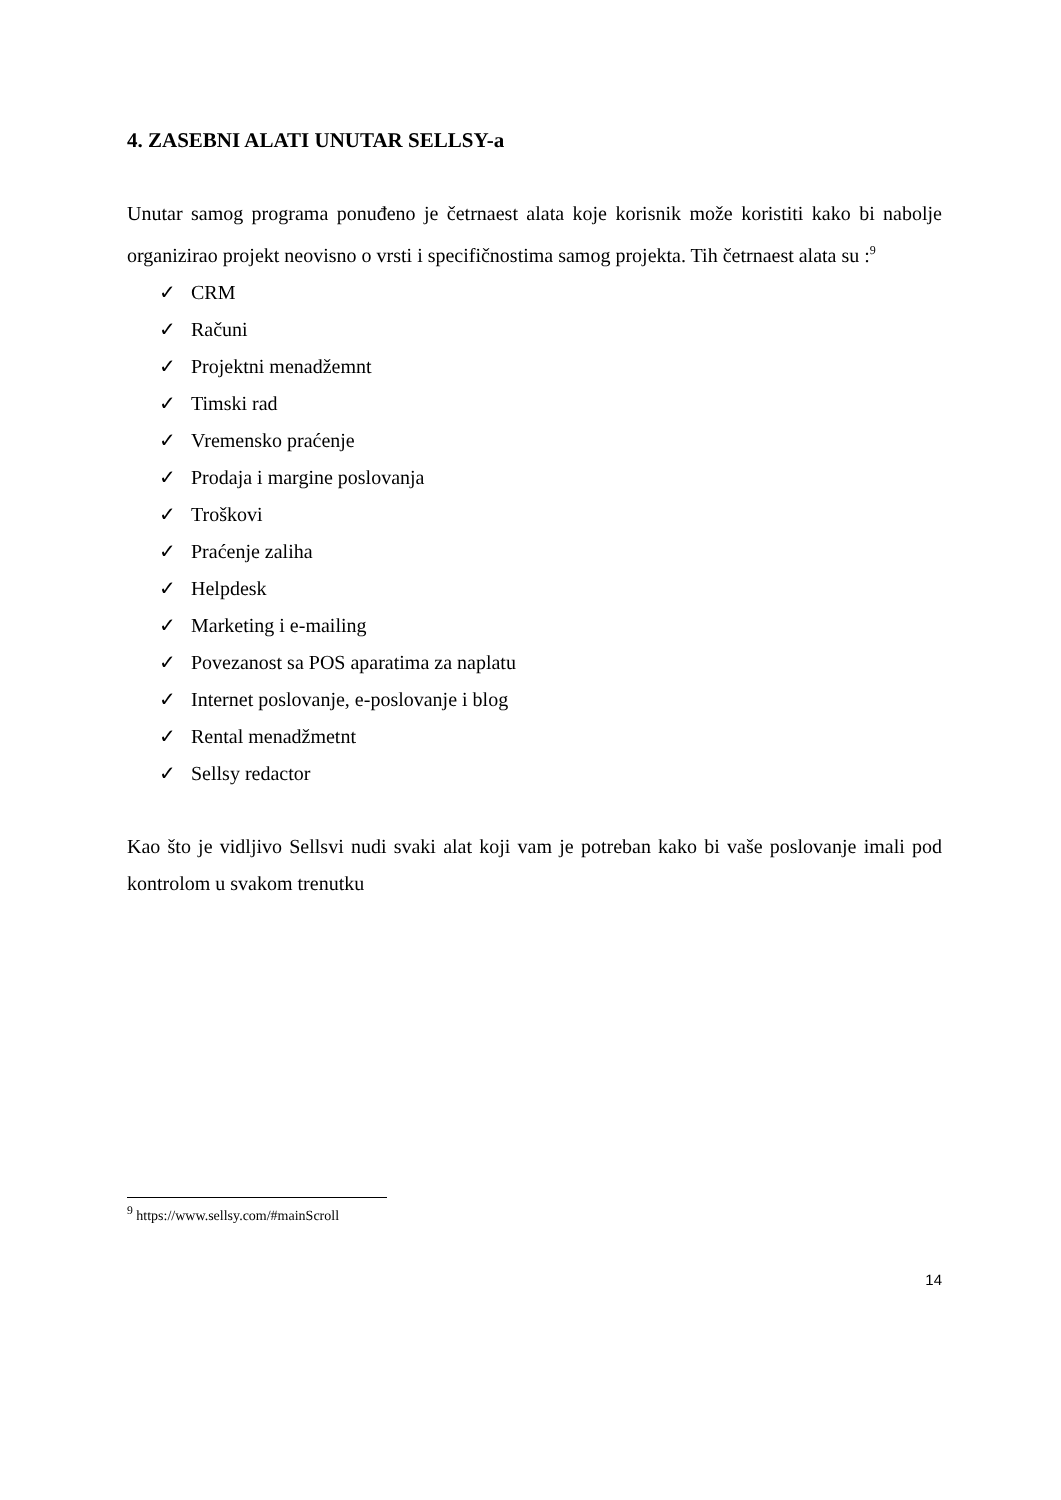4. ZASEBNI ALATI UNUTAR SELLSY-a
Unutar samog programa ponuđeno je četrnaest alata koje korisnik može koristiti kako bi nabolje organizirao projekt neovisno o vrsti i specifičnostima samog projekta. Tih četrnaest alata su :<sup>9</sup>
✓ CRM
✓ Računi
✓ Projektni menadžemnt
✓ Timski rad
✓ Vremensko praćenje
✓ Prodaja i margine poslovanja
✓ Troškovi
✓ Praćenje zaliha
✓ Helpdesk
✓ Marketing i e-mailing
✓ Povezanost sa POS aparatima za naplatu
✓ Internet poslovanje, e-poslovanje i blog
✓ Rental menadžmetnt
✓ Sellsy redactor
Kao što je vidljivo Sellsvi nudi svaki alat koji vam je potreban kako bi vaše poslovanje imali pod kontrolom u svakom trenutku
<sup>9</sup> https://www.sellsy.com/#mainScroll
14